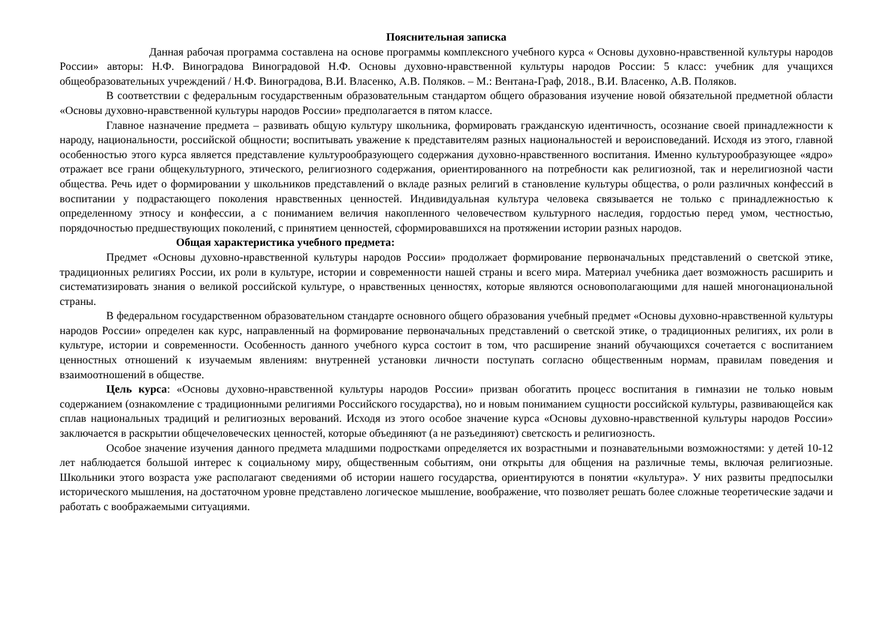Пояснительная записка
Данная рабочая программа составлена на основе программы комплексного учебного курса « Основы духовно-нравственной культуры народов России» авторы: Н.Ф. Виноградова Виноградовой Н.Ф. Основы духовно-нравственной культуры народов России: 5 класс: учебник для учащихся общеобразовательных учреждений / Н.Ф. Виноградова, В.И. Власенко, А.В. Поляков. – М.: Вентана-Граф, 2018., В.И. Власенко, А.В. Поляков.
В соответствии с федеральным государственным образовательным стандартом общего образования изучение новой обязательной предметной области «Основы духовно-нравственной культуры народов России» предполагается в пятом классе.
Главное назначение предмета – развивать общую культуру школьника, формировать гражданскую идентичность, осознание своей принадлежности к народу, национальности, российской общности; воспитывать уважение к представителям разных национальностей и вероисповеданий. Исходя из этого, главной особенностью этого курса является представление культурообразующего содержания духовно-нравственного воспитания. Именно культурообразующее «ядро» отражает все грани общекультурного, этического, религиозного содержания, ориентированного на потребности как религиозной, так и нерелигиозной части общества. Речь идет о формировании у школьников представлений о вкладе разных религий в становление культуры общества, о роли различных конфессий в воспитании у подрастающего поколения нравственных ценностей. Индивидуальная культура человека связывается не только с принадлежностью к определенному этносу и конфессии, а с пониманием величия накопленного человечеством культурного наследия, гордостью перед умом, честностью, порядочностью предшествующих поколений, с принятием ценностей, сформировавшихся на протяжении истории разных народов.
Общая характеристика учебного предмета:
Предмет «Основы духовно-нравственной культуры народов России» продолжает формирование первоначальных представлений о светской этике, традиционных религиях России, их роли в культуре, истории и современности нашей страны и всего мира. Материал учебника дает возможность расширить и систематизировать знания о великой российской культуре, о нравственных ценностях, которые являются основополагающими для нашей многонациональной страны.
В федеральном государственном образовательном стандарте основного общего образования учебный предмет «Основы духовно-нравственной культуры народов России» определен как курс, направленный на формирование первоначальных представлений о светской этике, о традиционных религиях, их роли в культуре, истории и современности. Особенность данного учебного курса состоит в том, что расширение знаний обучающихся сочетается с воспитанием ценностных отношений к изучаемым явлениям: внутренней установки личности поступать согласно общественным нормам, правилам поведения и взаимоотношений в обществе.
Цель курса: «Основы духовно-нравственной культуры народов России» призван обогатить процесс воспитания в гимназии не только новым содержанием (ознакомление с традиционными религиями Российского государства), но и новым пониманием сущности российской культуры, развивающейся как сплав национальных традиций и религиозных верований. Исходя из этого особое значение курса «Основы духовно-нравственной культуры народов России» заключается в раскрытии общечеловеческих ценностей, которые объединяют (а не разъединяют) светскость и религиозность.
Особое значение изучения данного предмета младшими подростками определяется их возрастными и познавательными возможностями: у детей 10-12 лет наблюдается большой интерес к социальному миру, общественным событиям, они открыты для общения на различные темы, включая религиозные. Школьники этого возраста уже располагают сведениями об истории нашего государства, ориентируются в понятии «культура». У них развиты предпосылки исторического мышления, на достаточном уровне представлено логическое мышление, воображение, что позволяет решать более сложные теоретические задачи и работать с воображаемыми ситуациями.